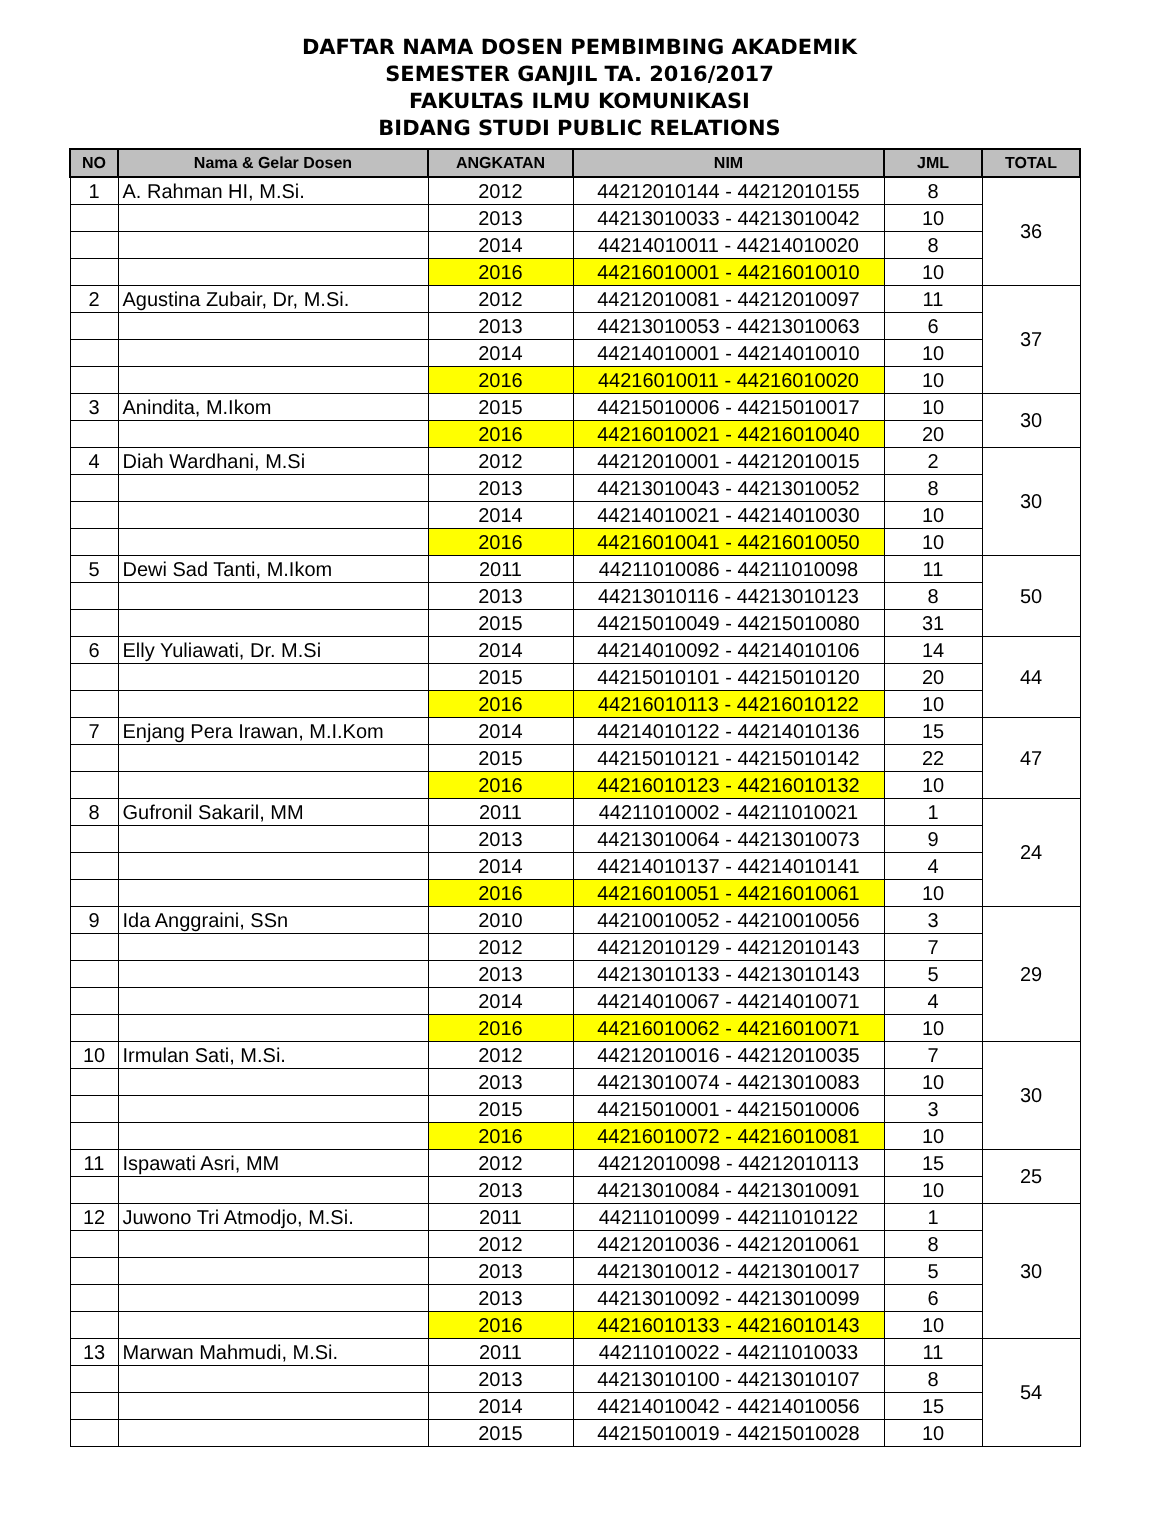DAFTAR NAMA DOSEN PEMBIMBING AKADEMIK
SEMESTER GANJIL TA. 2016/2017
FAKULTAS ILMU KOMUNIKASI
BIDANG STUDI PUBLIC RELATIONS
| NO | Nama & Gelar Dosen | ANGKATAN | NIM | JML | TOTAL |
| --- | --- | --- | --- | --- | --- |
| 1 | A. Rahman HI, M.Si. | 2012 | 44212010144 - 44212010155 | 8 | 36 |
| | | 2013 | 44213010033 - 44213010042 | 10 | |
| | | 2014 | 44214010011 - 44214010020 | 8 | |
| | | 2016 | 44216010001 - 44216010010 | 10 | |
| 2 | Agustina Zubair, Dr, M.Si. | 2012 | 44212010081 - 44212010097 | 11 | 37 |
| | | 2013 | 44213010053 - 44213010063 | 6 | |
| | | 2014 | 44214010001 - 44214010010 | 10 | |
| | | 2016 | 44216010011 - 44216010020 | 10 | |
| 3 | Anindita, M.Ikom | 2015 | 44215010006 - 44215010017 | 10 | 30 |
| | | 2016 | 44216010021 - 44216010040 | 20 | |
| 4 | Diah Wardhani, M.Si | 2012 | 44212010001 - 44212010015 | 2 | 30 |
| | | 2013 | 44213010043 - 44213010052 | 8 | |
| | | 2014 | 44214010021 - 44214010030 | 10 | |
| | | 2016 | 44216010041 - 44216010050 | 10 | |
| 5 | Dewi Sad Tanti, M.Ikom | 2011 | 44211010086 - 44211010098 | 11 | 50 |
| | | 2013 | 44213010116 - 44213010123 | 8 | |
| | | 2015 | 44215010049 - 44215010080 | 31 | |
| 6 | Elly Yuliawati, Dr. M.Si | 2014 | 44214010092 - 44214010106 | 14 | 44 |
| | | 2015 | 44215010101 - 44215010120 | 20 | |
| | | 2016 | 44216010113 - 44216010122 | 10 | |
| 7 | Enjang Pera Irawan, M.I.Kom | 2014 | 44214010122 - 44214010136 | 15 | 47 |
| | | 2015 | 44215010121 - 44215010142 | 22 | |
| | | 2016 | 44216010123 - 44216010132 | 10 | |
| 8 | Gufronil Sakaril, MM | 2011 | 44211010002 - 44211010021 | 1 | 24 |
| | | 2013 | 44213010064 - 44213010073 | 9 | |
| | | 2014 | 44214010137 - 44214010141 | 4 | |
| | | 2016 | 44216010051 - 44216010061 | 10 | |
| 9 | Ida Anggraini, SSn | 2010 | 44210010052 - 44210010056 | 3 | 29 |
| | | 2012 | 44212010129 - 44212010143 | 7 | |
| | | 2013 | 44213010133 - 44213010143 | 5 | |
| | | 2014 | 44214010067 - 44214010071 | 4 | |
| | | 2016 | 44216010062 - 44216010071 | 10 | |
| 10 | Irmulan Sati, M.Si. | 2012 | 44212010016 - 44212010035 | 7 | 30 |
| | | 2013 | 44213010074 - 44213010083 | 10 | |
| | | 2015 | 44215010001 - 44215010006 | 3 | |
| | | 2016 | 44216010072 - 44216010081 | 10 | |
| 11 | Ispawati Asri, MM | 2012 | 44212010098 - 44212010113 | 15 | 25 |
| | | 2013 | 44213010084 - 44213010091 | 10 | |
| 12 | Juwono Tri Atmodjo, M.Si. | 2011 | 44211010099 - 44211010122 | 1 | 30 |
| | | 2012 | 44212010036 - 44212010061 | 8 | |
| | | 2013 | 44213010012 - 44213010017 | 5 | |
| | | 2013 | 44213010092 - 44213010099 | 6 | |
| | | 2016 | 44216010133 - 44216010143 | 10 | |
| 13 | Marwan Mahmudi, M.Si. | 2011 | 44211010022 - 44211010033 | 11 | 54 |
| | | 2013 | 44213010100 - 44213010107 | 8 | |
| | | 2014 | 44214010042 - 44214010056 | 15 | |
| | | 2015 | 44215010019 - 44215010028 | 10 | |